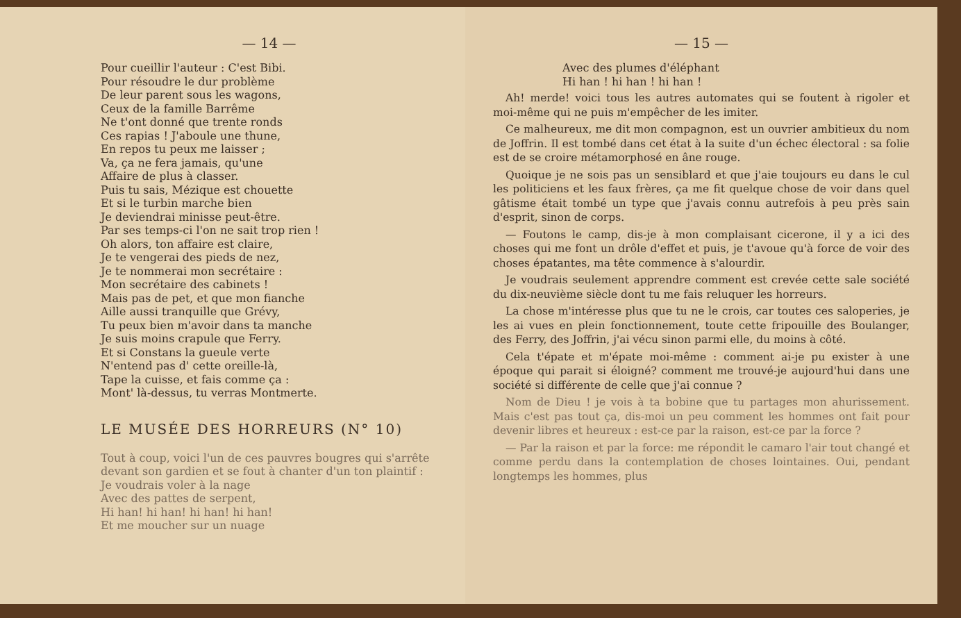— 14 —
Pour cueillir l'auteur : C'est Bibi.
Pour résoudre le dur problème
De leur parent sous les wagons,
Ceux de la famille Barrême
Ne t'ont donné que trente ronds
Ces rapias ! J'aboule une thune,
En repos tu peux me laisser ;
Va, ça ne fera jamais, qu'une
Affaire de plus à classer.
Puis tu sais, Mézique est chouette
Et si le turbin marche bien
Je deviendrai minisse peut-être.
Par ses temps-ci l'on ne sait trop rien !
Oh alors, ton affaire est claire,
Je te vengerai des pieds de nez,
Je te nommerai mon secrétaire :
Mon secrétaire des cabinets !
Mais pas de pet, et que mon fianche
Aille aussi tranquille que Grévy,
Tu peux bien m'avoir dans ta manche
Je suis moins crapule que Ferry.
Et si Constans la gueule verte
N'entend pas d' cette oreille-là,
Tape la cuisse, et fais comme ça :
Mont' là-dessus, tu verras Montmerte.
LE MUSÉE DES HORREURS (N° 10)
Tout à coup, voici l'un de ces pauvres bougres qui s'arrête devant son gardien et se fout à chanter d'un ton plaintif :
Je voudrais voler à la nage
Avec des pattes de serpent,
Hi han! hi han! hi han! hi han!
Et me moucher sur un nuage
— 15 —
Avec des plumes d'éléphant
Hi han ! hi han ! hi han !
Ah! merde! voici tous les autres automates qui se foutent à rigoler et moi-même qui ne puis m'empêcher de les imiter.
Ce malheureux, me dit mon compagnon, est un ouvrier ambitieux du nom de Joffrin. Il est tombé dans cet état à la suite d'un échec électoral : sa folie est de se croire métamorphosé en âne rouge.
Quoique je ne sois pas un sensiblard et que j'aie toujours eu dans le cul les politiciens et les faux frères, ça me fit quelque chose de voir dans quel gâtisme était tombé un type que j'avais connu autrefois à peu près sain d'esprit, sinon de corps.
— Foutons le camp, dis-je à mon complaisant cicerone, il y a ici des choses qui me font un drôle d'effet et puis, je t'avoue qu'à force de voir des choses épatantes, ma tête commence à s'alourdir.
Je voudrais seulement apprendre comment est crevée cette sale société du dix-neuvième siècle dont tu me fais reluquer les horreurs.
La chose m'intéresse plus que tu ne le crois, car toutes ces saloperies, je les ai vues en plein fonctionnement, toute cette fripouille des Boulanger, des Ferry, des Joffrin, j'ai vécu sinon parmi elle, du moins à côté.
Cela t'épate et m'épate moi-même : comment ai-je pu exister à une époque qui parait si éloigné? comment me trouvé-je aujourd'hui dans une société si différente de celle que j'ai connue ?
Nom de Dieu ! je vois à ta bobine que tu partages mon ahurissement. Mais c'est pas tout ça, dis-moi un peu comment les hommes ont fait pour devenir libres et heureux : est-ce par la raison, est-ce par la force ?
— Par la raison et par la force: me répondit le camaro l'air tout changé et comme perdu dans la contemplation de choses lointaines. Oui, pendant longtemps les hommes, plus